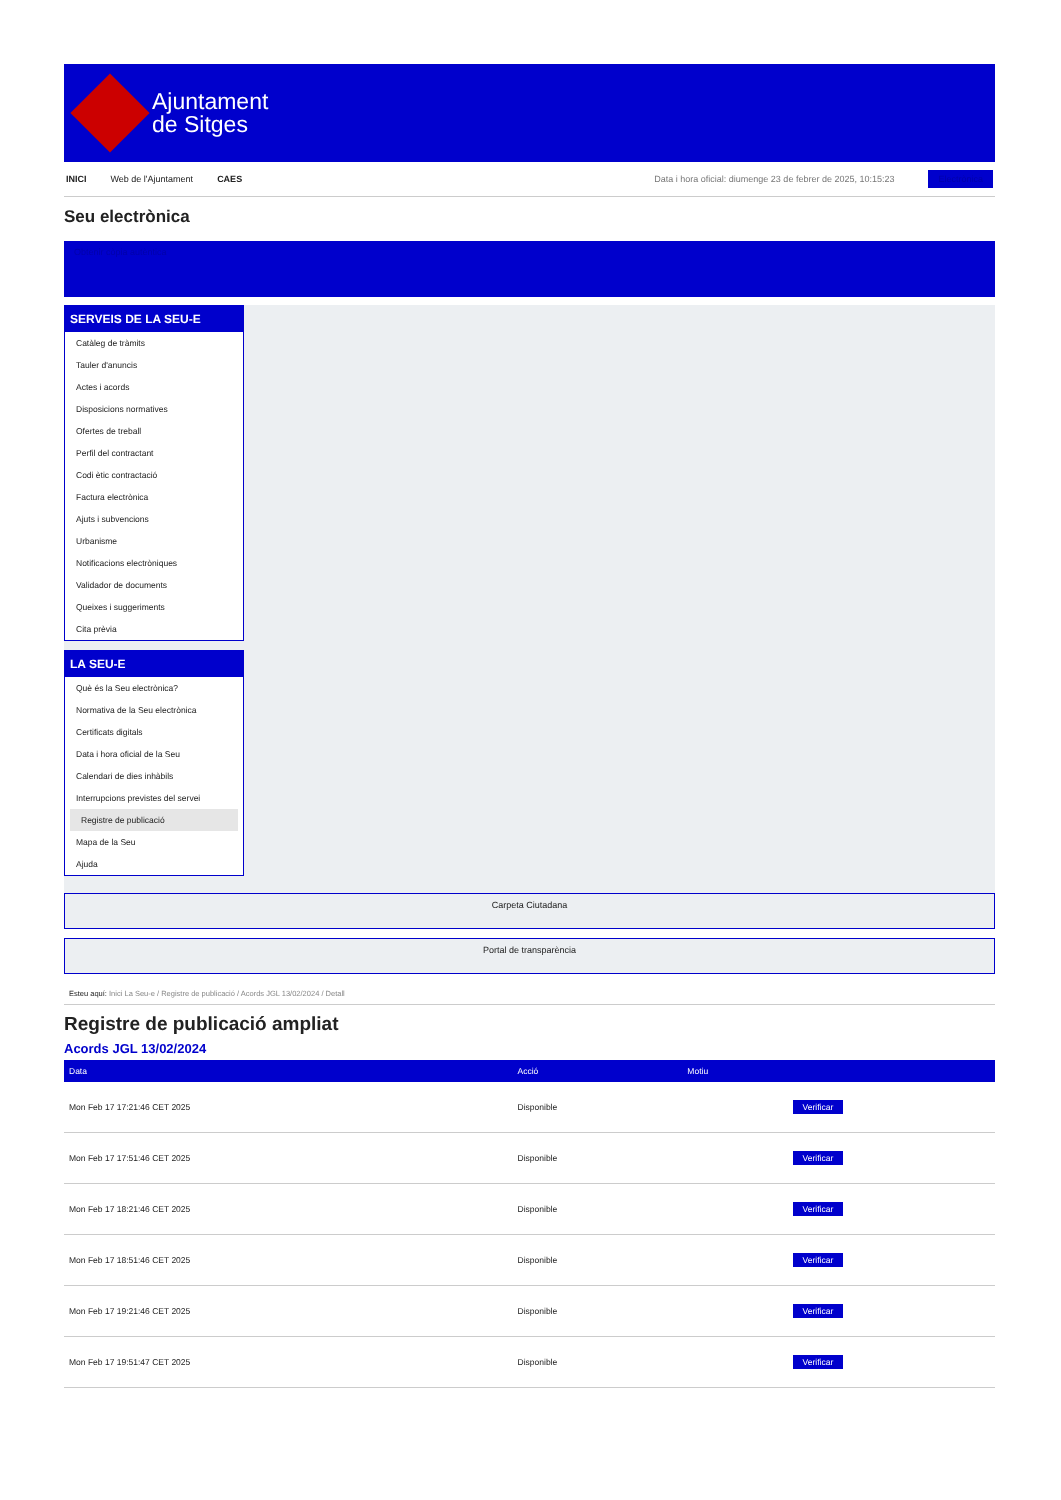Ajuntament
de Sitges
INICI Web de l'Ajuntament CAES Data i hora oficial: diumenge 23 de febrer de 2025, 10:15:23 Electrònica
Seu electrònica
Obtenir còpia autèntica
SERVEIS DE LA SEU-E
Catàleg de tràmits
Tauler d'anuncis
Actes i acords
Disposicions normatives
Ofertes de treball
Perfil del contractant
Codi ètic contractació
Factura electrònica
Ajuts i subvencions
Urbanisme
Notificacions electròniques
Validador de documents
Queixes i suggeriments
Cita prèvia
LA SEU-E
Què és la Seu electrònica?
Normativa de la Seu electrònica
Certificats digitals
Data i hora oficial de la Seu
Calendari de dies inhàbils
Interrupcions previstes del servei
Registre de publicació
Mapa de la Seu
Ajuda
Carpeta Ciutadana
Portal de transparència
Esteu aquí: Inici La Seu-e / Registre de publicació / Acords JGL 13/02/2024 / Detall
Registre de publicació ampliat
Acords JGL 13/02/2024
| Data | Acció | Motiu | |
| --- | --- | --- | --- |
| Mon Feb 17 17:21:46 CET 2025 | Disponible | | Verificar |
| Mon Feb 17 17:51:46 CET 2025 | Disponible | | Verificar |
| Mon Feb 17 18:21:46 CET 2025 | Disponible | | Verificar |
| Mon Feb 17 18:51:46 CET 2025 | Disponible | | Verificar |
| Mon Feb 17 19:21:46 CET 2025 | Disponible | | Verificar |
| Mon Feb 17 19:51:47 CET 2025 | Disponible | | Verificar |